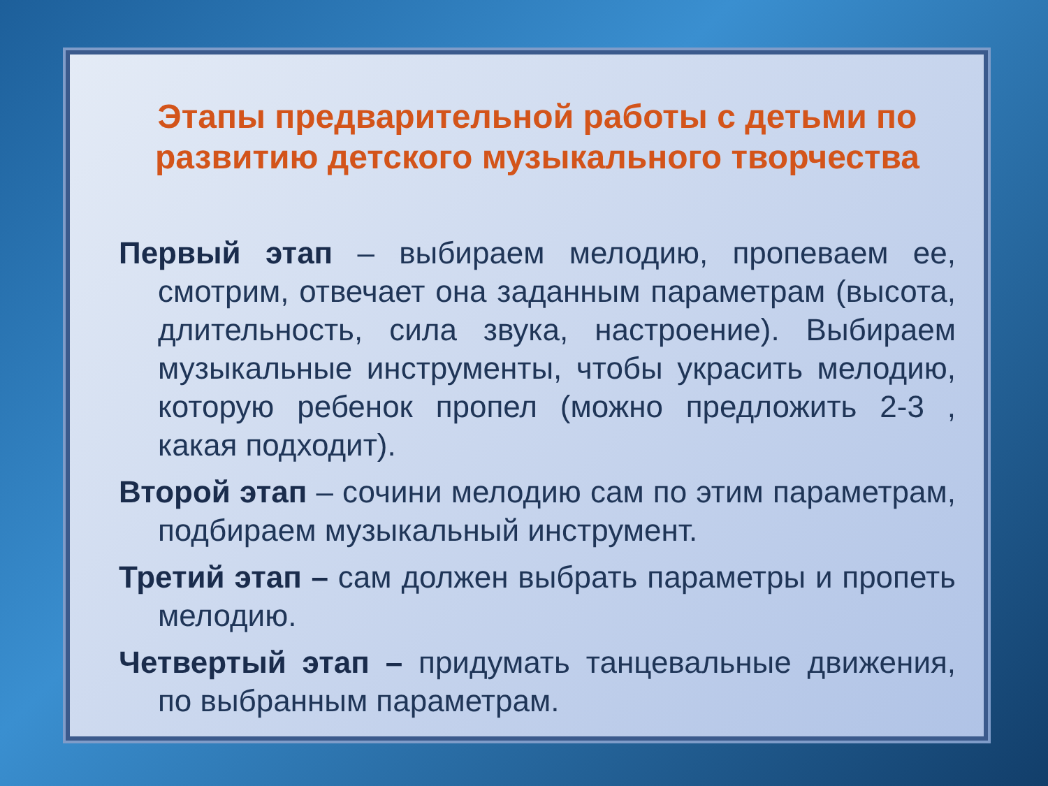Этапы предварительной работы с детьми по развитию детского музыкального творчества
Первый этап – выбираем мелодию, пропеваем ее, смотрим, отвечает она заданным параметрам (высота, длительность, сила звука, настроение). Выбираем музыкальные инструменты, чтобы украсить мелодию, которую ребенок пропел (можно предложить 2-3 , какая подходит).
Второй этап – сочини мелодию сам по этим параметрам, подбираем музыкальный инструмент.
Третий этап – сам должен выбрать параметры и пропеть мелодию.
Четвертый этап – придумать танцевальные движения, по выбранным параметрам.